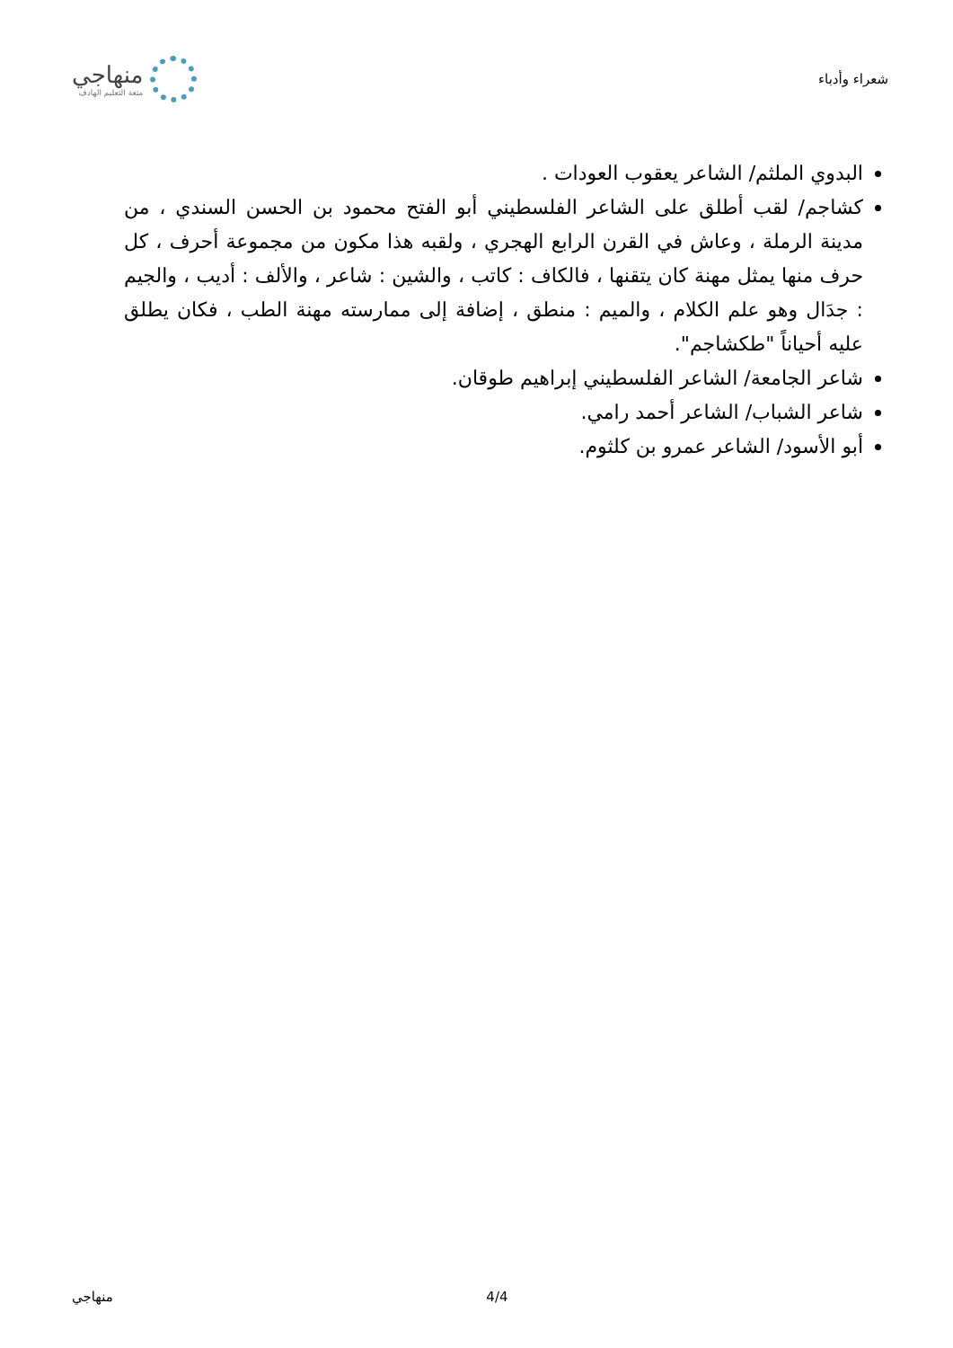شعراء وأدباء
منهاجي
متعة التعليم الهادف
البدوي الملثم/ الشاعر يعقوب العودات .
كشاجم/ لقب أطلق على الشاعر الفلسطيني أبو الفتح محمود بن الحسن السندي ، من مدينة الرملة ، وعاش في القرن الرابع الهجري ، ولقبه هذا مكون من مجموعة أحرف ، كل حرف منها يمثل مهنة كان يتقنها ، فالكاف : كاتب ، والشين : شاعر ، والألف : أديب ، والجيم : جدَال وهو علم الكلام ، والميم : منطق ، إضافة إلى ممارسته مهنة الطب ، فكان يطلق عليه أحياناً "طكشاجم".
شاعر الجامعة/ الشاعر الفلسطيني إبراهيم طوقان.
شاعر الشباب/ الشاعر أحمد رامي.
أبو الأسود/ الشاعر عمرو بن كلثوم.
منهاجي 4/4